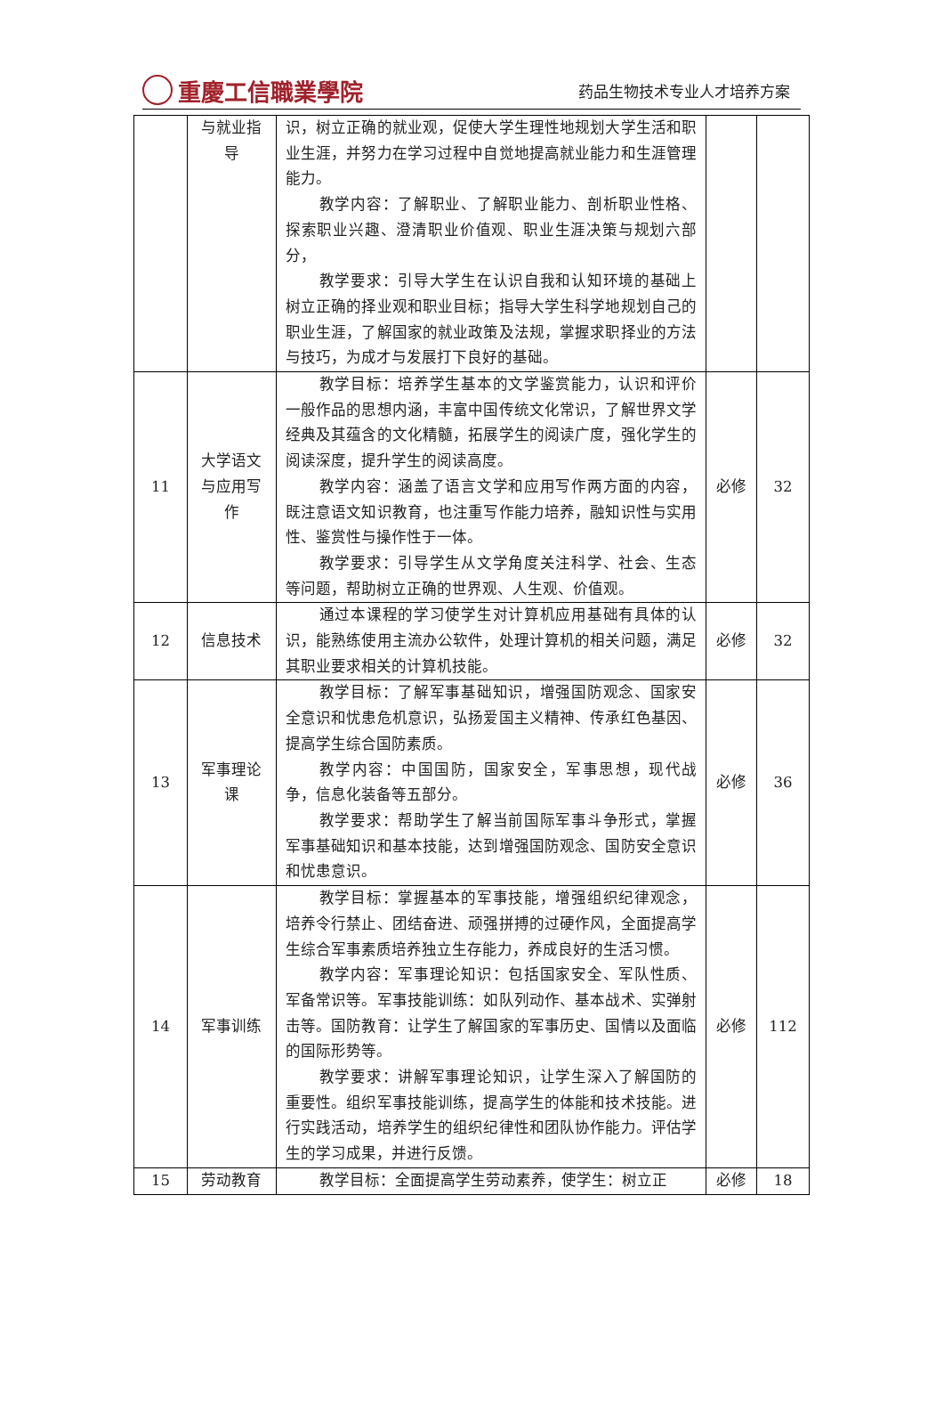重慶工信職業學院
药品生物技术专业人才培养方案
| | 与就业指导 | 识，树立正确的就业观，促使大学生理性地规划大学生活和职业生涯，并努力在学习过程中自觉地提高就业能力和生涯管理能力。 教学内容：了解职业、了解职业能力、剖析职业性格、探索职业兴趣、澄清职业价值观、职业生涯决策与规划六部分， 教学要求：引导大学生在认识自我和认知环境的基础上树立正确的择业观和职业目标；指导大学生科学地规划自己的职业生涯，了解国家的就业政策及法规，掌握求职择业的方法与技巧，为成才与发展打下良好的基础。 | | |
| 11 | 大学语文与应用写作 | 教学目标：培养学生基本的文学鉴赏能力，认识和评价一般作品的思想内涵，丰富中国传统文化常识，了解世界文学经典及其蕴含的文化精髓，拓展学生的阅读广度，强化学生的阅读深度，提升学生的阅读高度。 教学内容：涵盖了语言文学和应用写作两方面的内容，既注意语文知识教育，也注重写作能力培养，融知识性与实用性、鉴赏性与操作性于一体。 教学要求：引导学生从文学角度关注科学、社会、生态等问题，帮助树立正确的世界观、人生观、价值观。 | 必修 | 32 |
| 12 | 信息技术 | 通过本课程的学习使学生对计算机应用基础有具体的认识，能熟练使用主流办公软件，处理计算机的相关问题，满足其职业要求相关的计算机技能。 | 必修 | 32 |
| 13 | 军事理论课 | 教学目标：了解军事基础知识，增强国防观念、国家安全意识和忧患危机意识，弘扬爱国主义精神、传承红色基因、提高学生综合国防素质。 教学内容：中国国防，国家安全，军事思想，现代战争，信息化装备等五部分。 教学要求：帮助学生了解当前国际军事斗争形式，掌握军事基础知识和基本技能，达到增强国防观念、国防安全意识和忧患意识。 | 必修 | 36 |
| 14 | 军事训练 | 教学目标：掌握基本的军事技能，增强组织纪律观念，培养令行禁止、团结奋进、顽强拼搏的过硬作风，全面提高学生综合军事素质培养独立生存能力，养成良好的生活习惯。 教学内容：军事理论知识：包括国家安全、军队性质、军备常识等。军事技能训练：如队列动作、基本战术、实弹射击等。国防教育：让学生了解国家的军事历史、国情以及面临的国际形势等。 教学要求：讲解军事理论知识，让学生深入了解国防的重要性。组织军事技能训练，提高学生的体能和技术技能。进行实践活动，培养学生的组织纪律性和团队协作能力。评估学生的学习成果，并进行反馈。 | 必修 | 112 |
| 15 | 劳动教育 | 教学目标：全面提高学生劳动素养，使学生：树立正 | 必修 | 18 |